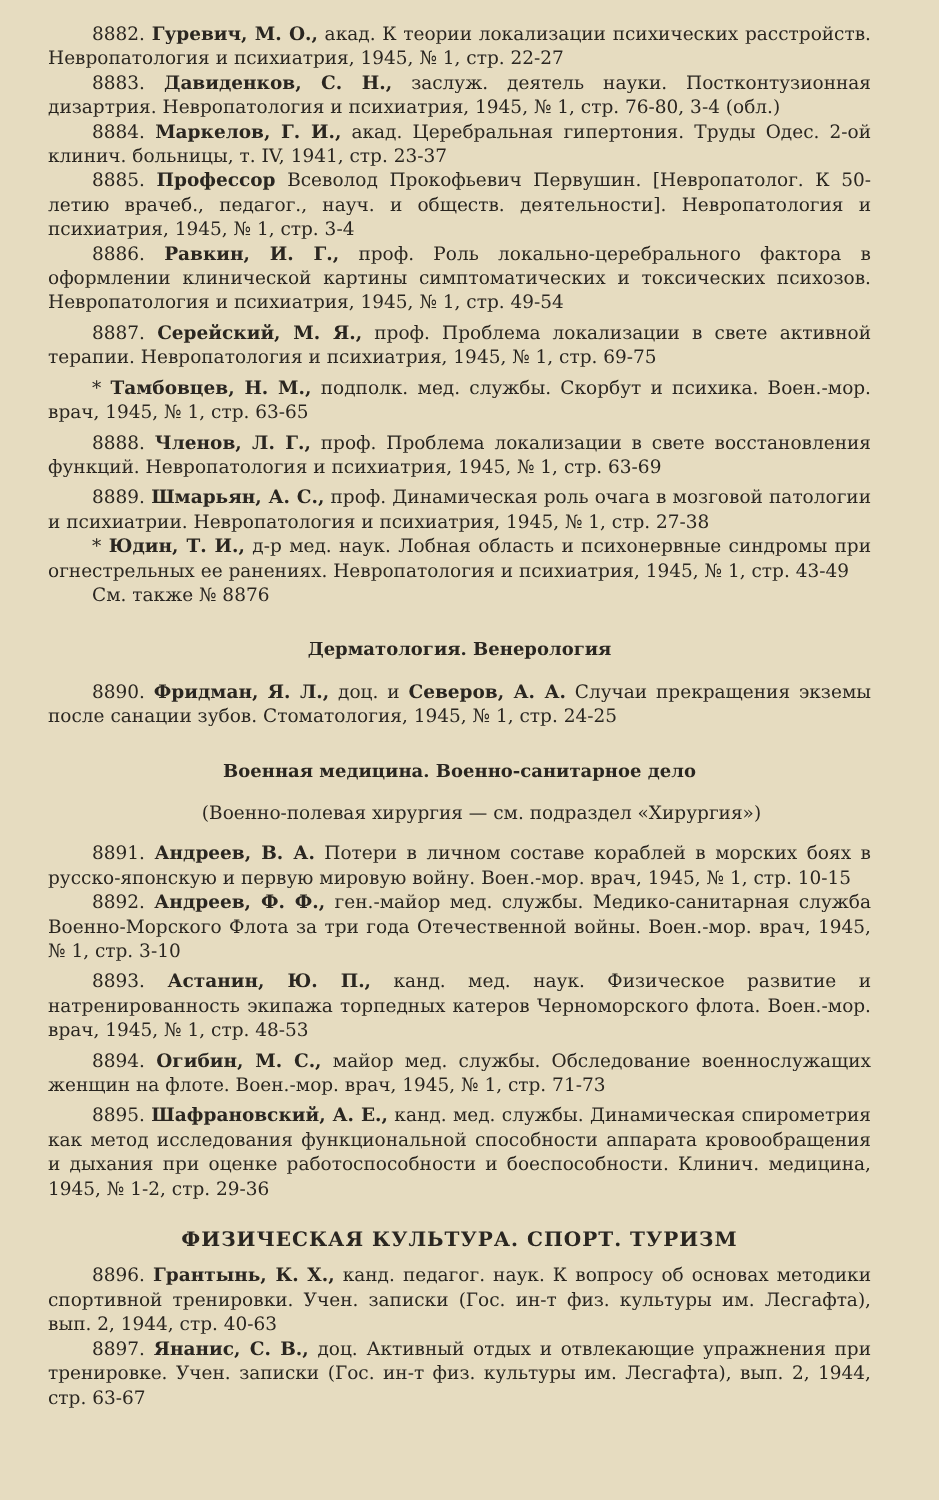8882. Гуревич, М. О., акад. К теории локализации психических расстройств. Невропатология и психиатрия, 1945, № 1, стр. 22-27
8883. Давиденков, С. Н., заслуж. деятель науки. Постконтузионная дизартрия. Невропатология и психиатрия, 1945, № 1, стр. 76-80, 3-4 (обл.)
8884. Маркелов, Г. И., акад. Церебральная гипертония. Труды Одес. 2-ой клинич. больницы, т. IV, 1941, стр. 23-37
8885. Профессор Всеволод Прокофьевич Первушин. [Невропатолог. К 50-летию врачеб., педагог., науч. и обществ. деятельности]. Невропатология и психиатрия, 1945, № 1, стр. 3-4
8886. Равкин, И. Г., проф. Роль локально-церебрального фактора в оформлении клинической картины симптоматических и токсических психозов. Невропатология и психиатрия, 1945, № 1, стр. 49-54
8887. Серейский, М. Я., проф. Проблема локализации в свете активной терапии. Невропатология и психиатрия, 1945, № 1, стр. 69-75
* Тамбовцев, Н. М., подполк. мед. службы. Скорбут и психика. Воен.-мор. врач, 1945, № 1, стр. 63-65
8888. Членов, Л. Г., проф. Проблема локализации в свете восстановления функций. Невропатология и психиатрия, 1945, № 1, стр. 63-69
8889. Шмарьян, А. С., проф. Динамическая роль очага в мозговой патологии и психиатрии. Невропатология и психиатрия, 1945, № 1, стр. 27-38
* Юдин, Т. И., д-р мед. наук. Лобная область и психонервные синдромы при огнестрельных ее ранениях. Невропатология и психиатрия, 1945, № 1, стр. 43-49
См. также № 8876
Дерматология. Венерология
8890. Фридман, Я. Л., доц. и Северов, А. А. Случаи прекращения экземы после санации зубов. Стоматология, 1945, № 1, стр. 24-25
Военная медицина. Военно-санитарное дело
(Военно-полевая хирургия — см. подраздел «Хирургия»)
8891. Андреев, В. А. Потери в личном составе кораблей в морских боях в русско-японскую и первую мировую войну. Воен.-мор. врач, 1945, № 1, стр. 10-15
8892. Андреев, Ф. Ф., ген.-майор мед. службы. Медико-санитарная служба Военно-Морского Флота за три года Отечественной войны. Воен.-мор. врач, 1945, № 1, стр. 3-10
8893. Астанин, Ю. П., канд. мед. наук. Физическое развитие и натренированность экипажа торпедных катеров Черноморского флота. Воен.-мор. врач, 1945, № 1, стр. 48-53
8894. Огибин, М. С., майор мед. службы. Обследование военнослужащих женщин на флоте. Воен.-мор. врач, 1945, № 1, стр. 71-73
8895. Шафрановский, А. Е., канд. мед. службы. Динамическая спирометрия как метод исследования функциональной способности аппарата кровообращения и дыхания при оценке работоспособности и боеспособности. Клинич. медицина, 1945, № 1-2, стр. 29-36
ФИЗИЧЕСКАЯ КУЛЬТУРА. СПОРТ. ТУРИЗМ
8896. Грантынь, К. Х., канд. педагог. наук. К вопросу об основах методики спортивной тренировки. Учен. записки (Гос. ин-т физ. культуры им. Лесгафта), вып. 2, 1944, стр. 40-63
8897. Янанис, С. В., доц. Активный отдых и отвлекающие упражнения при тренировке. Учен. записки (Гос. ин-т физ. культуры им. Лесгафта), вып. 2, 1944, стр. 63-67